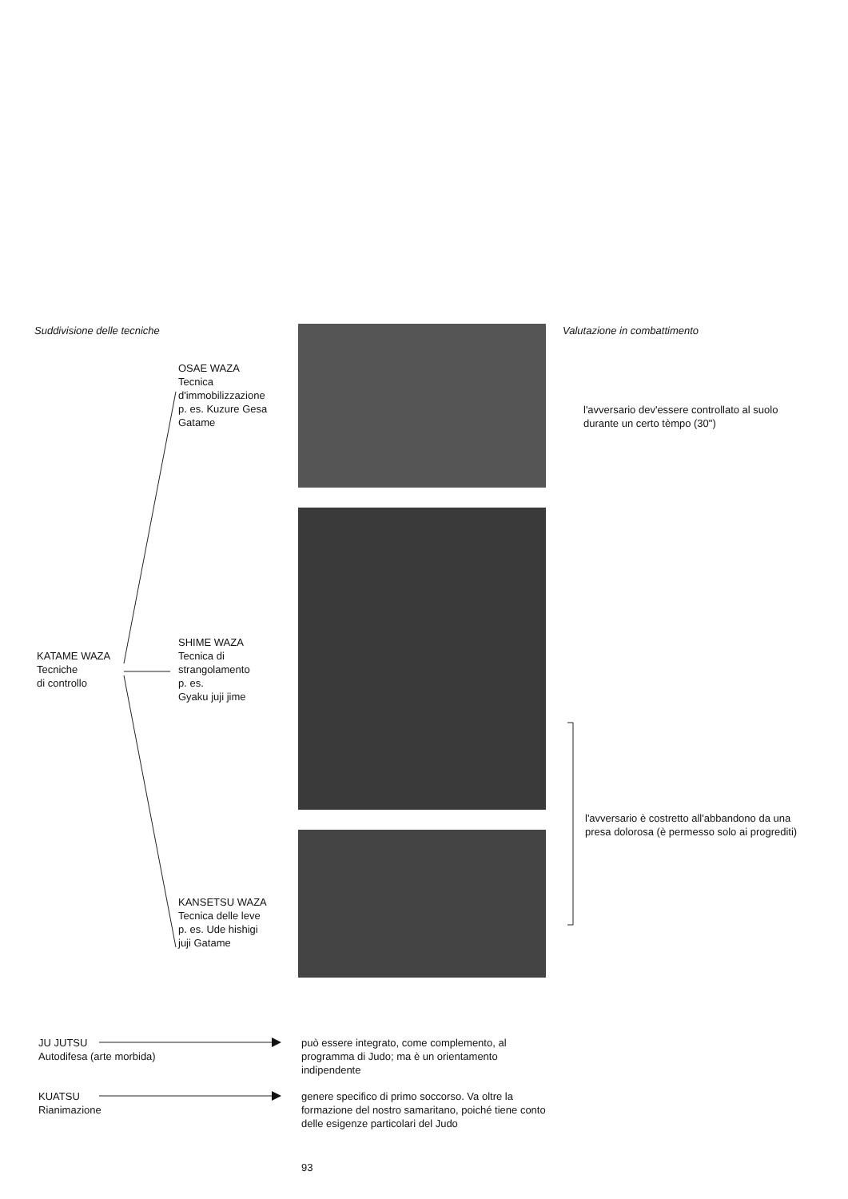Suddivisione delle tecniche Valutazione in combattimento
OSAE WAZA
Tecnica
d'immobilizzazione
p. es. Kuzure Gesa
Gatame
l'avversario dev'essere controllato al suolo
durante un certo tèmpo (30")
SHIME WAZA
Tecnica di
strangolamento
p. es.
Gyaku juji jime
KATAME WAZA
Tecniche
di controllo
l'avversario è costretto all'abbandono da una
presa dolorosa (è permesso solo ai progrediti)
KANSETSU WAZA
Tecnica delle leve
p. es. Ude hishigi
juji Gatame
JU JUTSU
Autodifesa (arte morbida)
può essere integrato, come complemento, al programma di Judo; ma è un orientamento indipendente
KUATSU
Rianimazione
genere specifico di primo soccorso. Va oltre la formazione del nostro samaritano, poiché tiene conto delle esigenze particolari del Judo
93